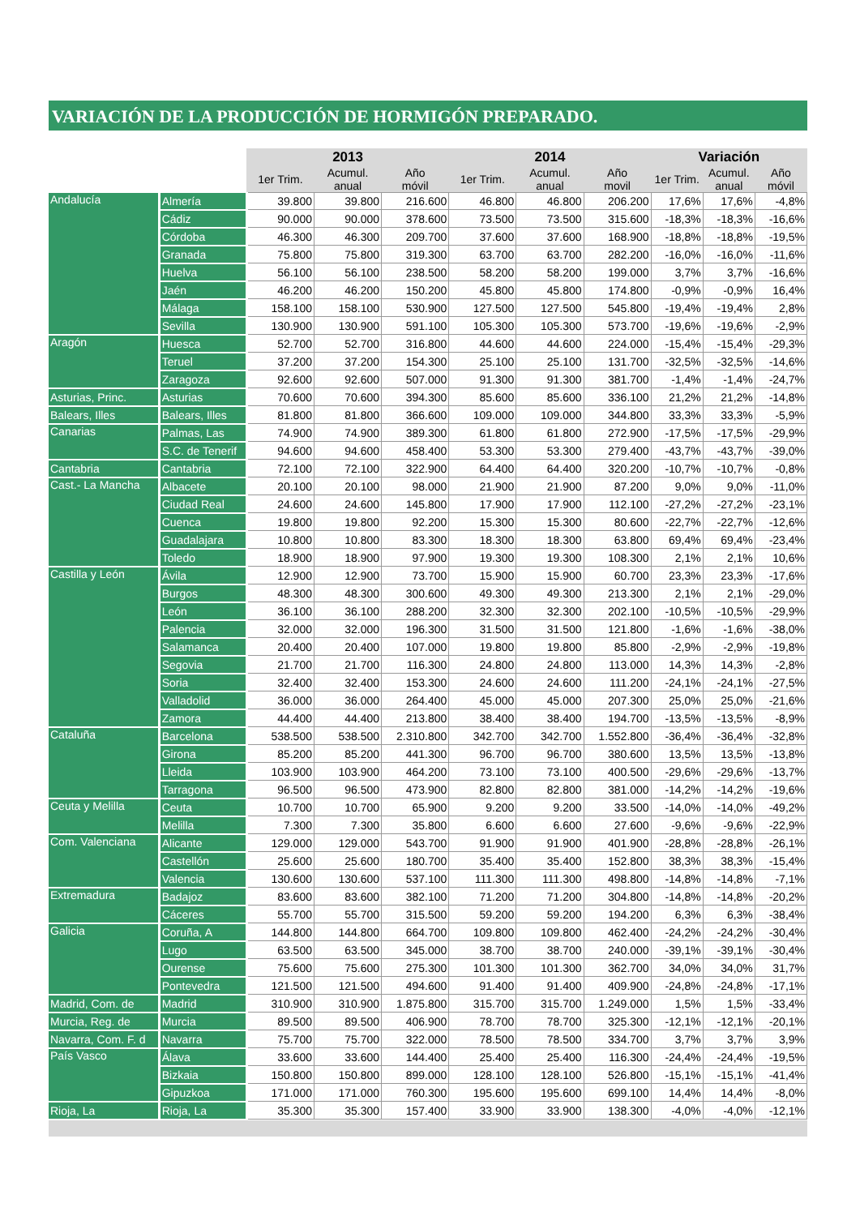VARIACIÓN DE LA PRODUCCIÓN DE HORMIGÓN PREPARADO.
| | | 2013 | | | 2014 | | | Variación | | |
| | | 1er Trim. | Acumul. anual | Año móvil | 1er Trim. | Acumul. anual | Año movil | 1er Trim. | Acumul. anual | Año móvil |
| Andalucía | Almería | 39.800 | 39.800 | 216.600 | 46.800 | 46.800 | 206.200 | 17,6% | 17,6% | -4,8% |
| | Cádiz | 90.000 | 90.000 | 378.600 | 73.500 | 73.500 | 315.600 | -18,3% | -18,3% | -16,6% |
| | Córdoba | 46.300 | 46.300 | 209.700 | 37.600 | 37.600 | 168.900 | -18,8% | -18,8% | -19,5% |
| | Granada | 75.800 | 75.800 | 319.300 | 63.700 | 63.700 | 282.200 | -16,0% | -16,0% | -11,6% |
| | Huelva | 56.100 | 56.100 | 238.500 | 58.200 | 58.200 | 199.000 | 3,7% | 3,7% | -16,6% |
| | Jaén | 46.200 | 46.200 | 150.200 | 45.800 | 45.800 | 174.800 | -0,9% | -0,9% | 16,4% |
| | Málaga | 158.100 | 158.100 | 530.900 | 127.500 | 127.500 | 545.800 | -19,4% | -19,4% | 2,8% |
| | Sevilla | 130.900 | 130.900 | 591.100 | 105.300 | 105.300 | 573.700 | -19,6% | -19,6% | -2,9% |
| Aragón | Huesca | 52.700 | 52.700 | 316.800 | 44.600 | 44.600 | 224.000 | -15,4% | -15,4% | -29,3% |
| | Teruel | 37.200 | 37.200 | 154.300 | 25.100 | 25.100 | 131.700 | -32,5% | -32,5% | -14,6% |
| | Zaragoza | 92.600 | 92.600 | 507.000 | 91.300 | 91.300 | 381.700 | -1,4% | -1,4% | -24,7% |
| Asturias, Princ. | Asturias | 70.600 | 70.600 | 394.300 | 85.600 | 85.600 | 336.100 | 21,2% | 21,2% | -14,8% |
| Balears, Illes | Balears, Illes | 81.800 | 81.800 | 366.600 | 109.000 | 109.000 | 344.800 | 33,3% | 33,3% | -5,9% |
| Canarias | Palmas, Las | 74.900 | 74.900 | 389.300 | 61.800 | 61.800 | 272.900 | -17,5% | -17,5% | -29,9% |
| | S.C. de Tenerif | 94.600 | 94.600 | 458.400 | 53.300 | 53.300 | 279.400 | -43,7% | -43,7% | -39,0% |
| Cantabria | Cantabria | 72.100 | 72.100 | 322.900 | 64.400 | 64.400 | 320.200 | -10,7% | -10,7% | -0,8% |
| Cast.- La Mancha | Albacete | 20.100 | 20.100 | 98.000 | 21.900 | 21.900 | 87.200 | 9,0% | 9,0% | -11,0% |
| | Ciudad Real | 24.600 | 24.600 | 145.800 | 17.900 | 17.900 | 112.100 | -27,2% | -27,2% | -23,1% |
| | Cuenca | 19.800 | 19.800 | 92.200 | 15.300 | 15.300 | 80.600 | -22,7% | -22,7% | -12,6% |
| | Guadalajara | 10.800 | 10.800 | 83.300 | 18.300 | 18.300 | 63.800 | 69,4% | 69,4% | -23,4% |
| | Toledo | 18.900 | 18.900 | 97.900 | 19.300 | 19.300 | 108.300 | 2,1% | 2,1% | 10,6% |
| Castilla y León | Ávila | 12.900 | 12.900 | 73.700 | 15.900 | 15.900 | 60.700 | 23,3% | 23,3% | -17,6% |
| | Burgos | 48.300 | 48.300 | 300.600 | 49.300 | 49.300 | 213.300 | 2,1% | 2,1% | -29,0% |
| | León | 36.100 | 36.100 | 288.200 | 32.300 | 32.300 | 202.100 | -10,5% | -10,5% | -29,9% |
| | Palencia | 32.000 | 32.000 | 196.300 | 31.500 | 31.500 | 121.800 | -1,6% | -1,6% | -38,0% |
| | Salamanca | 20.400 | 20.400 | 107.000 | 19.800 | 19.800 | 85.800 | -2,9% | -2,9% | -19,8% |
| | Segovia | 21.700 | 21.700 | 116.300 | 24.800 | 24.800 | 113.000 | 14,3% | 14,3% | -2,8% |
| | Soria | 32.400 | 32.400 | 153.300 | 24.600 | 24.600 | 111.200 | -24,1% | -24,1% | -27,5% |
| | Valladolid | 36.000 | 36.000 | 264.400 | 45.000 | 45.000 | 207.300 | 25,0% | 25,0% | -21,6% |
| | Zamora | 44.400 | 44.400 | 213.800 | 38.400 | 38.400 | 194.700 | -13,5% | -13,5% | -8,9% |
| Cataluña | Barcelona | 538.500 | 538.500 | 2.310.800 | 342.700 | 342.700 | 1.552.800 | -36,4% | -36,4% | -32,8% |
| | Girona | 85.200 | 85.200 | 441.300 | 96.700 | 96.700 | 380.600 | 13,5% | 13,5% | -13,8% |
| | Lleida | 103.900 | 103.900 | 464.200 | 73.100 | 73.100 | 400.500 | -29,6% | -29,6% | -13,7% |
| | Tarragona | 96.500 | 96.500 | 473.900 | 82.800 | 82.800 | 381.000 | -14,2% | -14,2% | -19,6% |
| Ceuta y Melilla | Ceuta | 10.700 | 10.700 | 65.900 | 9.200 | 9.200 | 33.500 | -14,0% | -14,0% | -49,2% |
| | Melilla | 7.300 | 7.300 | 35.800 | 6.600 | 6.600 | 27.600 | -9,6% | -9,6% | -22,9% |
| Com. Valenciana | Alicante | 129.000 | 129.000 | 543.700 | 91.900 | 91.900 | 401.900 | -28,8% | -28,8% | -26,1% |
| | Castellón | 25.600 | 25.600 | 180.700 | 35.400 | 35.400 | 152.800 | 38,3% | 38,3% | -15,4% |
| | Valencia | 130.600 | 130.600 | 537.100 | 111.300 | 111.300 | 498.800 | -14,8% | -14,8% | -7,1% |
| Extremadura | Badajoz | 83.600 | 83.600 | 382.100 | 71.200 | 71.200 | 304.800 | -14,8% | -14,8% | -20,2% |
| | Cáceres | 55.700 | 55.700 | 315.500 | 59.200 | 59.200 | 194.200 | 6,3% | 6,3% | -38,4% |
| Galicia | Coruña, A | 144.800 | 144.800 | 664.700 | 109.800 | 109.800 | 462.400 | -24,2% | -24,2% | -30,4% |
| | Lugo | 63.500 | 63.500 | 345.000 | 38.700 | 38.700 | 240.000 | -39,1% | -39,1% | -30,4% |
| | Ourense | 75.600 | 75.600 | 275.300 | 101.300 | 101.300 | 362.700 | 34,0% | 34,0% | 31,7% |
| | Pontevedra | 121.500 | 121.500 | 494.600 | 91.400 | 91.400 | 409.900 | -24,8% | -24,8% | -17,1% |
| Madrid, Com. de | Madrid | 310.900 | 310.900 | 1.875.800 | 315.700 | 315.700 | 1.249.000 | 1,5% | 1,5% | -33,4% |
| Murcia, Reg. de | Murcia | 89.500 | 89.500 | 406.900 | 78.700 | 78.700 | 325.300 | -12,1% | -12,1% | -20,1% |
| Navarra, Com. F. d | Navarra | 75.700 | 75.700 | 322.000 | 78.500 | 78.500 | 334.700 | 3,7% | 3,7% | 3,9% |
| País Vasco | Álava | 33.600 | 33.600 | 144.400 | 25.400 | 25.400 | 116.300 | -24,4% | -24,4% | -19,5% |
| | Bizkaia | 150.800 | 150.800 | 899.000 | 128.100 | 128.100 | 526.800 | -15,1% | -15,1% | -41,4% |
| | Gipuzkoa | 171.000 | 171.000 | 760.300 | 195.600 | 195.600 | 699.100 | 14,4% | 14,4% | -8,0% |
| Rioja, La | Rioja, La | 35.300 | 35.300 | 157.400 | 33.900 | 33.900 | 138.300 | -4,0% | -4,0% | -12,1% |